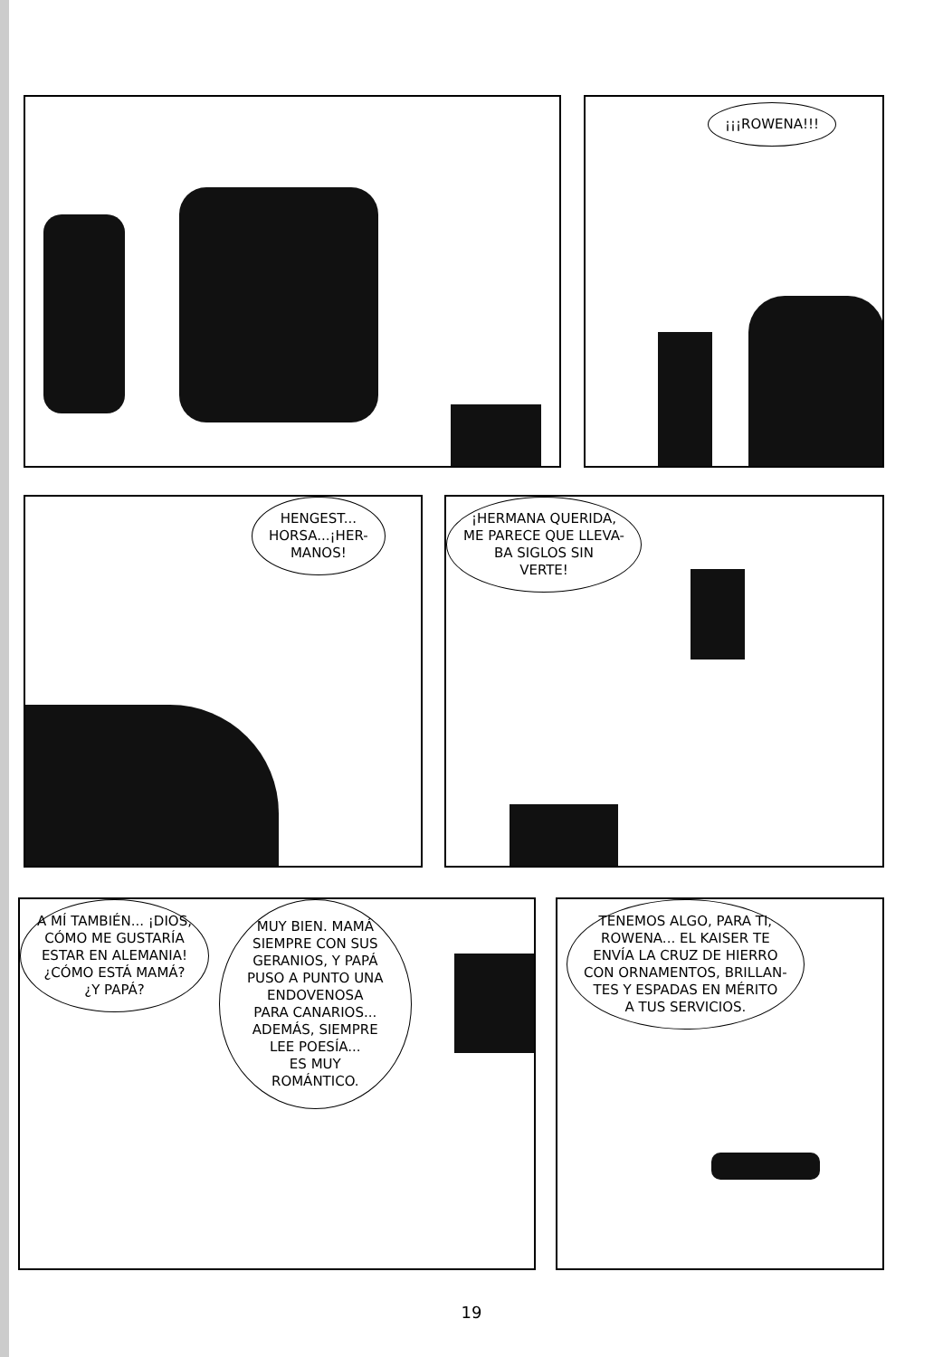¡¡¡ROWENA!!!
HENGEST...
HORSA...¡HER-
MANOS!
¡HERMANA QUERIDA,
ME PARECE QUE LLEVA-
BA SIGLOS SIN
VERTE!
A MÍ TAMBIÉN... ¡DIOS,
CÓMO ME GUSTARÍA
ESTAR EN ALEMANIA!
¿CÓMO ESTÁ MAMÁ?
¿Y PAPÁ?
MUY BIEN. MAMÁ
SIEMPRE CON SUS
GERANIOS, Y PAPÁ
PUSO A PUNTO UNA
ENDOVENOSA
PARA CANARIOS...
ADEMÁS, SIEMPRE
LEE POESÍA...
ES MUY
ROMÁNTICO.
TENEMOS ALGO, PARA TI,
ROWENA... EL KAISER TE
ENVÍA LA CRUZ DE HIERRO
CON ORNAMENTOS, BRILLAN-
TES Y ESPADAS EN MÉRITO
A TUS SERVICIOS.
19